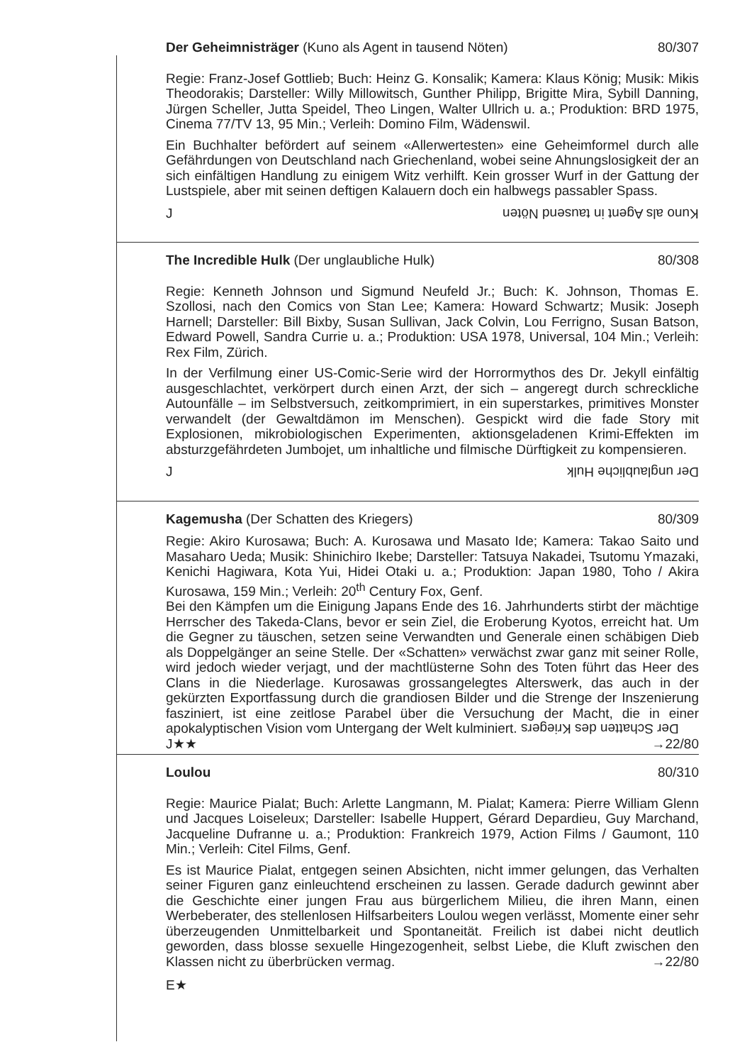Der Geheimnisträger (Kuno als Agent in tausend Nöten) 80/307
Regie: Franz-Josef Gottlieb; Buch: Heinz G. Konsalik; Kamera: Klaus König; Musik: Mikis Theodorakis; Darsteller: Willy Millowitsch, Gunther Philipp, Brigitte Mira, Sybill Danning, Jürgen Scheller, Jutta Speidel, Theo Lingen, Walter Ullrich u. a.; Produktion: BRD 1975, Cinema 77/TV 13, 95 Min.; Verleih: Domino Film, Wädenswil.
Ein Buchhalter befördert auf seinem «Allerwertesten» eine Geheimformel durch alle Gefährdungen von Deutschland nach Griechenland, wobei seine Ahnungslosigkeit der an sich einfältigen Handlung zu einigem Witz verhilft. Kein grosser Wurf in der Gattung der Lustspiele, aber mit seinen deftigen Kalauern doch ein halbwegs passabler Spass.
J Kuno als Agent in tausend Nöten
The Incredible Hulk (Der unglaubliche Hulk) 80/308
Regie: Kenneth Johnson und Sigmund Neufeld Jr.; Buch: K. Johnson, Thomas E. Szollosi, nach den Comics von Stan Lee; Kamera: Howard Schwartz; Musik: Joseph Harnell; Darsteller: Bill Bixby, Susan Sullivan, Jack Colvin, Lou Ferrigno, Susan Batson, Edward Powell, Sandra Currie u. a.; Produktion: USA 1978, Universal, 104 Min.; Verleih: Rex Film, Zürich.
In der Verfilmung einer US-Comic-Serie wird der Horrormythos des Dr. Jekyll einfältig ausgeschlachtet, verkörpert durch einen Arzt, der sich – angeregt durch schreckliche Autounfälle – im Selbstversuch, zeitkomprimiert, in ein superstarkes, primitives Monster verwandelt (der Gewaltdämon im Menschen). Gespickt wird die fade Story mit Explosionen, mikrobiologischen Experimenten, aktionsgeladenen Krimi-Effekten im absturzgefährdeten Jumbojet, um inhaltliche und filmische Dürftigkeit zu kompensieren.
J Der unglaubliche Hulk
Kagemusha (Der Schatten des Kriegers) 80/309
Regie: Akiro Kurosawa; Buch: A. Kurosawa und Masato Ide; Kamera: Takao Saito und Masaharo Ueda; Musik: Shinichiro Ikebe; Darsteller: Tatsuya Nakadei, Tsutomu Ymazaki, Kenichi Hagiwara, Kota Yui, Hidei Otaki u. a.; Produktion: Japan 1980, Toho / Akira Kurosawa, 159 Min.; Verleih: 20<sup>th</sup> Century Fox, Genf.
Bei den Kämpfen um die Einigung Japans Ende des 16. Jahrhunderts stirbt der mächtige Herrscher des Takeda-Clans, bevor er sein Ziel, die Eroberung Kyotos, erreicht hat. Um die Gegner zu täuschen, setzen seine Verwandten und Generale einen schäbigen Dieb als Doppelgänger an seine Stelle. Der «Schatten» verwächst zwar ganz mit seiner Rolle, wird jedoch wieder verjagt, und der machtlüsterne Sohn des Toten führt das Heer des Clans in die Niederlage. Kurosawas grossangelegtes Alterswerk, das auch in der gekürzten Exportfassung durch die grandiosen Bilder und die Strenge der Inszenierung fasziniert, ist eine zeitlose Parabel über die Versuchung der Macht, die in einer apokalyptischen Vision vom Untergang der Welt kulminiert. Der Schatten des Kriegers →22/80
J★★
Loulou 80/310
Regie: Maurice Pialat; Buch: Arlette Langmann, M. Pialat; Kamera: Pierre William Glenn und Jacques Loiseleux; Darsteller: Isabelle Huppert, Gérard Depardieu, Guy Marchand, Jacqueline Dufranne u. a.; Produktion: Frankreich 1979, Action Films / Gaumont, 110 Min.; Verleih: Citel Films, Genf.
Es ist Maurice Pialat, entgegen seinen Absichten, nicht immer gelungen, das Verhalten seiner Figuren ganz einleuchtend erscheinen zu lassen. Gerade dadurch gewinnt aber die Geschichte einer jungen Frau aus bürgerlichem Milieu, die ihren Mann, einen Werbeberater, des stellenlosen Hilfsarbeiters Loulou wegen verlässt, Momente einer sehr überzeugenden Unmittelbarkeit und Spontaneität. Freilich ist dabei nicht deutlich geworden, dass blosse sexuelle Hingezogenheit, selbst Liebe, die Kluft zwischen den Klassen nicht zu überbrücken vermag. →22/80
E★